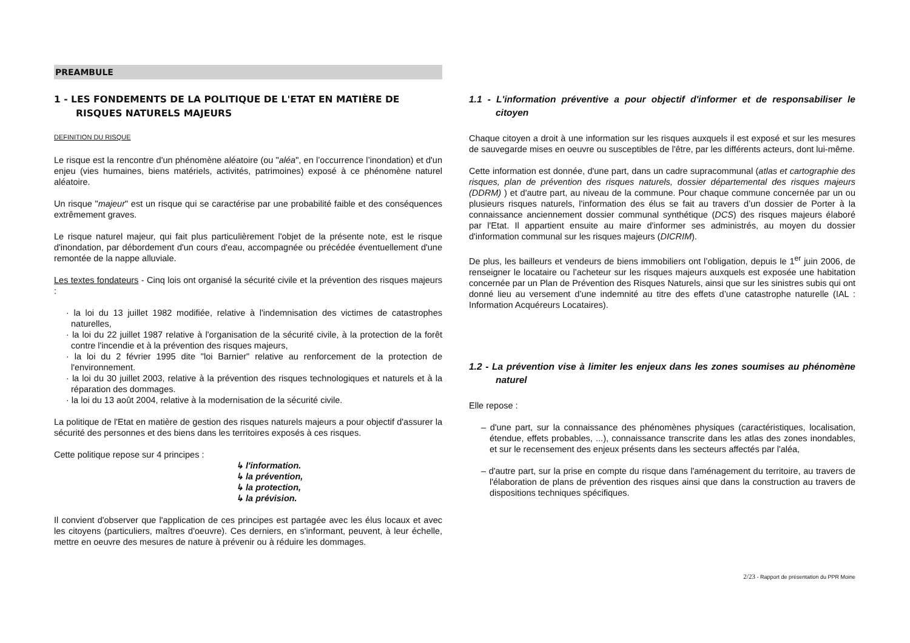PREAMBULE
1 - LES FONDEMENTS DE LA POLITIQUE DE L'ETAT EN MATIÈRE DE RISQUES NATURELS MAJEURS
DEFINITION DU RISQUE
Le risque est la rencontre d'un phénomène aléatoire (ou "aléa", en l’occurrence l’inondation) et d'un enjeu (vies humaines, biens matériels, activités, patrimoines) exposé à ce phénomène naturel aléatoire.
Un risque "majeur" est un risque qui se caractérise par une probabilité faible et des conséquences extrêmement graves.
Le risque naturel majeur, qui fait plus particulièrement l'objet de la présente note, est le risque d'inondation, par débordement d'un cours d'eau, accompagnée ou précédée éventuellement d'une remontée de la nappe alluviale.
Les textes fondateurs - Cinq lois ont organisé la sécurité civile et la prévention des risques majeurs :
· la loi du 13 juillet 1982 modifiée, relative à l'indemnisation des victimes de catastrophes naturelles,
· la loi du 22 juillet 1987 relative à l'organisation de la sécurité civile, à la protection de la forêt contre l'incendie et à la prévention des risques majeurs,
· la loi du 2 février 1995 dite "loi Barnier" relative au renforcement de la protection de l'environnement.
· la loi du 30 juillet 2003, relative à la prévention des risques technologiques et naturels et à la réparation des dommages.
· la loi du 13 août 2004, relative à la modernisation de la sécurité civile.
La politique de l'Etat en matière de gestion des risques naturels majeurs a pour objectif d'assurer la sécurité des personnes et des biens dans les territoires exposés à ces risques.
Cette politique repose sur 4 principes :
↳ l'information.
↳ la prévention,
↳ la protection,
↳ la prévision.
Il convient d'observer que l'application de ces principes est partagée avec les élus locaux et avec les citoyens (particuliers, maîtres d'oeuvre). Ces derniers, en s'informant, peuvent, à leur échelle, mettre en oeuvre des mesures de nature à prévenir ou à réduire les dommages.
1.1 - L'information préventive a pour objectif d'informer et de responsabiliser le citoyen
Chaque citoyen a droit à une information sur les risques auxquels il est exposé et sur les mesures de sauvegarde mises en oeuvre ou susceptibles de l'être, par les différents acteurs, dont lui-même.
Cette information est donnée, d'une part, dans un cadre supracommunal (atlas et cartographie des risques, plan de prévention des risques naturels, dossier départemental des risques majeurs (DDRM) ) et d'autre part, au niveau de la commune. Pour chaque commune concernée par un ou plusieurs risques naturels, l'information des élus se fait au travers d’un dossier de Porter à la connaissance anciennement dossier communal synthétique (DCS) des risques majeurs élaboré par l'Etat. Il appartient ensuite au maire d'informer ses administrés, au moyen du dossier d'information communal sur les risques majeurs (DICRIM).
De plus, les bailleurs et vendeurs de biens immobiliers ont l’obligation, depuis le 1<sup>er</sup> juin 2006, de renseigner le locataire ou l’acheteur sur les risques majeurs auxquels est exposée une habitation concernée par un Plan de Prévention des Risques Naturels, ainsi que sur les sinistres subis qui ont donné lieu au versement d’une indemnité au titre des effets d’une catastrophe naturelle (IAL : Information Acquéreurs Locataires).
1.2 - La prévention vise à limiter les enjeux dans les zones soumises au phénomène naturel
Elle repose :
– d'une part, sur la connaissance des phénomènes physiques (caractéristiques, localisation, étendue, effets probables, ...), connaissance transcrite dans les atlas des zones inondables, et sur le recensement des enjeux présents dans les secteurs affectés par l'aléa,
– d'autre part, sur la prise en compte du risque dans l'aménagement du territoire, au travers de l'élaboration de plans de prévention des risques ainsi que dans la construction au travers de dispositions techniques spécifiques.
2/23 - Rapport de présentation du PPR Moine